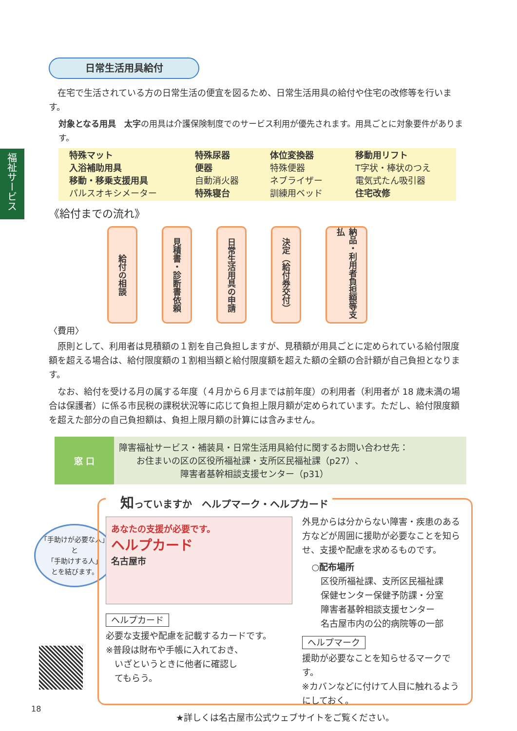福祉サービス
日常生活用具給付
在宅で生活されている方の日常生活の便宜を図るため、日常生活用具の給付や住宅の改修等を行います。
対象となる用具　太字の用具は介護保険制度でのサービス利用が優先されます。用具ごとに対象要件があります。
| 特殊マット 入浴補助用具 移動・移乗支援用具 パルスオキシメーター | 特殊尿器 便器 自動消火器 特殊寝台 | 体位変換器 特殊便器 ネブライザー 訓練用ベッド | 移動用リフト T字状・棒状のつえ 電気式たん吸引器 住宅改修 |
《給付までの流れ》
給付の相談
見積書・診断書依頼
日常生活用具の申請
決定（給付券交付）
納品・利用者負担額等支払
〈費用〉
原則として、利用者は見積額の１割を自己負担しますが、見積額が用具ごとに定められている給付限度額を超える場合は、給付限度額の１割相当額と給付限度額を超えた額の全額の合計額が自己負担となります。
なお、給付を受ける月の属する年度（４月から６月までは前年度）の利用者（利用者が 18 歳未満の場合は保護者）に係る市民税の課税状況等に応じて負担上限月額が定められています。ただし、給付限度額を超えた部分の自己負担額は、負担上限月額の計算には含みません。
| 窓 口 | 障害福祉サービス・補装具・日常生活用具給付に関するお問い合わせ先： お住まいの区の区役所福祉課・支所区民福祉課（p27）、 障害者基幹相談支援センター（p31） |
「手助けが必要な人」
と
「手助けする人」
とを結びます。
知っていますか　ヘルプマーク・ヘルプカード
あなたの支援が必要です。
ヘルプカード
名古屋市
ヘルプカード
必要な支援や配慮を記載するカードです。
※普段は財布や手帳に入れておき、
　いざというときに他者に確認し
　てもらう。
外見からは分からない障害・疾患のある方などが周囲に援助が必要なことを知らせ、支援や配慮を求めるものです。
○配布場所
　区役所福祉課、支所区民福祉課
　保健センター保健予防課・分室
　障害者基幹相談支援センター
　名古屋市内の公的病院等の一部
ヘルプマーク
援助が必要なことを知らせるマークです。
※カバンなどに付けて人目に触れるようにしておく。
★詳しくは名古屋市公式ウェブサイトをご覧ください。
18